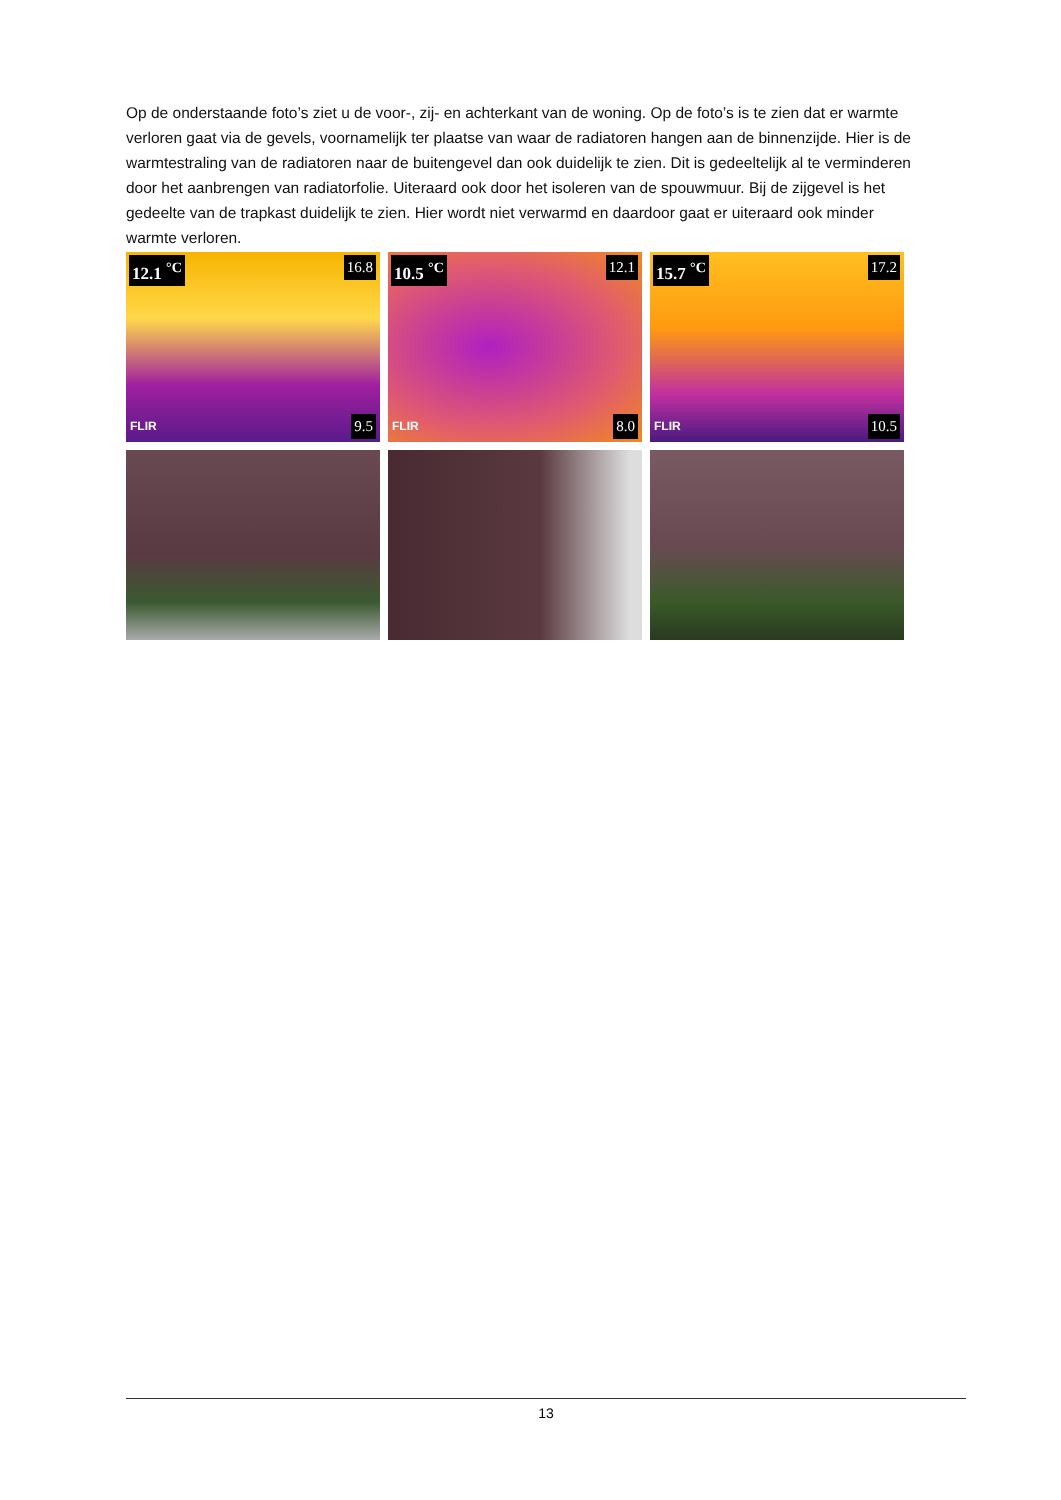Op de onderstaande foto’s ziet u de voor-, zij- en achterkant van de woning. Op de foto’s is te zien dat er warmte verloren gaat via de gevels, voornamelijk ter plaatse van waar de radiatoren hangen aan de binnenzijde. Hier is de warmtestraling van de radiatoren naar de buitengevel dan ook duidelijk te zien. Dit is gedeeltelijk al te verminderen door het aanbrengen van radiatorfolie. Uiteraard ook door het isoleren van de spouwmuur. Bij de zijgevel is het gedeelte van de trapkast duidelijk te zien. Hier wordt niet verwarmd en daardoor gaat er uiteraard ook minder warmte verloren.
12.1 <sup>°C</sup> 16.8
9.5 FLIR
10.5 <sup>°C</sup> 12.1
8.0 FLIR
15.7 <sup>°C</sup> 17.2
10.5 FLIR
13